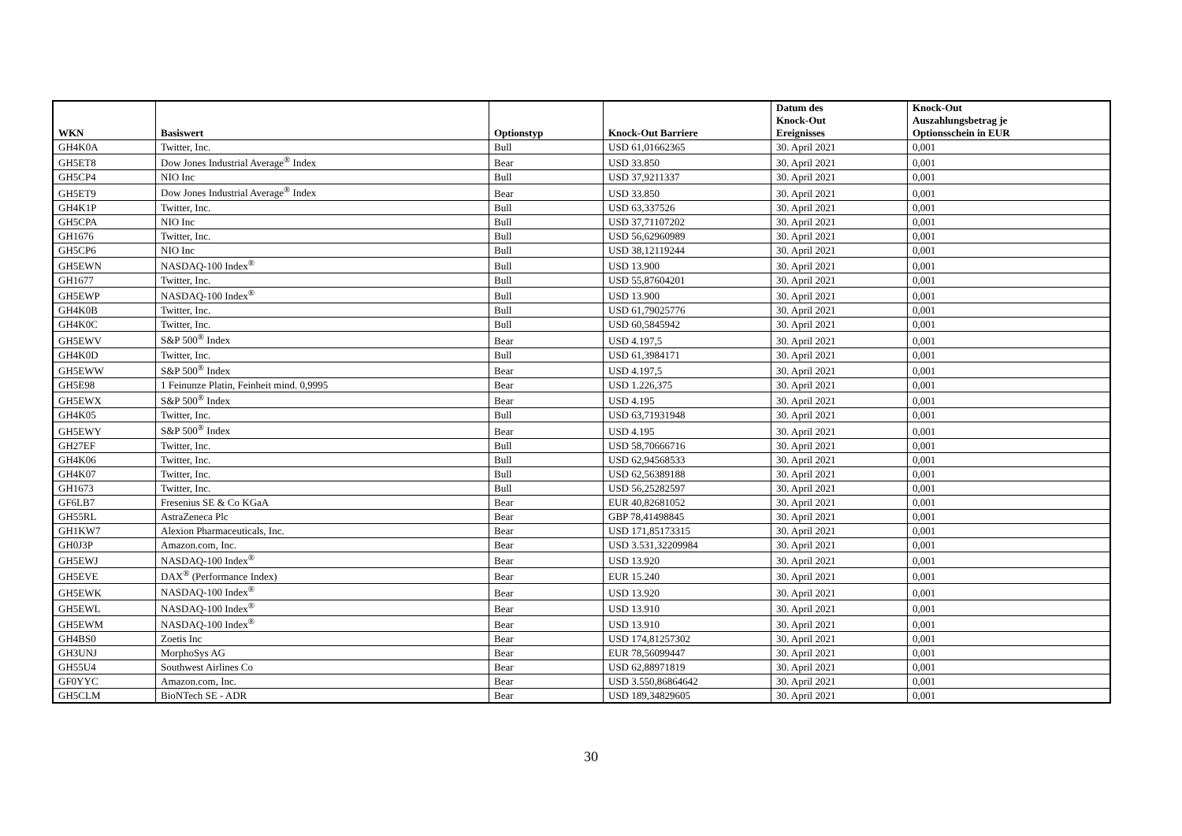| WKN | Basiswert | Optionstyp | Knock-Out Barriere | Datum des Knock-Out Ereignisses | Knock-Out Auszahlungsbetrag je Optionsschein in EUR |
| --- | --- | --- | --- | --- | --- |
| GH4K0A | Twitter, Inc. | Bull | USD 61,01662365 | 30. April 2021 | 0,001 |
| GH5ET8 | Dow Jones Industrial Average<sup>®</sup> Index | Bear | USD 33.850 | 30. April 2021 | 0,001 |
| GH5CP4 | NIO Inc | Bull | USD 37,9211337 | 30. April 2021 | 0,001 |
| GH5ET9 | Dow Jones Industrial Average<sup>®</sup> Index | Bear | USD 33.850 | 30. April 2021 | 0,001 |
| GH4K1P | Twitter, Inc. | Bull | USD 63,337526 | 30. April 2021 | 0,001 |
| GH5CPA | NIO Inc | Bull | USD 37,71107202 | 30. April 2021 | 0,001 |
| GH1676 | Twitter, Inc. | Bull | USD 56,62960989 | 30. April 2021 | 0,001 |
| GH5CP6 | NIO Inc | Bull | USD 38,12119244 | 30. April 2021 | 0,001 |
| GH5EWN | NASDAQ-100 Index<sup>®</sup> | Bull | USD 13.900 | 30. April 2021 | 0,001 |
| GH1677 | Twitter, Inc. | Bull | USD 55,87604201 | 30. April 2021 | 0,001 |
| GH5EWP | NASDAQ-100 Index<sup>®</sup> | Bull | USD 13.900 | 30. April 2021 | 0,001 |
| GH4K0B | Twitter, Inc. | Bull | USD 61,79025776 | 30. April 2021 | 0,001 |
| GH4K0C | Twitter, Inc. | Bull | USD 60,5845942 | 30. April 2021 | 0,001 |
| GH5EWV | S&P 500<sup>®</sup> Index | Bear | USD 4.197,5 | 30. April 2021 | 0,001 |
| GH4K0D | Twitter, Inc. | Bull | USD 61,3984171 | 30. April 2021 | 0,001 |
| GH5EWW | S&P 500<sup>®</sup> Index | Bear | USD 4.197,5 | 30. April 2021 | 0,001 |
| GH5E98 | 1 Feinunze Platin, Feinheit mind. 0,9995 | Bear | USD 1.226,375 | 30. April 2021 | 0,001 |
| GH5EWX | S&P 500<sup>®</sup> Index | Bear | USD 4.195 | 30. April 2021 | 0,001 |
| GH4K05 | Twitter, Inc. | Bull | USD 63,71931948 | 30. April 2021 | 0,001 |
| GH5EWY | S&P 500<sup>®</sup> Index | Bear | USD 4.195 | 30. April 2021 | 0,001 |
| GH27EF | Twitter, Inc. | Bull | USD 58,70666716 | 30. April 2021 | 0,001 |
| GH4K06 | Twitter, Inc. | Bull | USD 62,94568533 | 30. April 2021 | 0,001 |
| GH4K07 | Twitter, Inc. | Bull | USD 62,56389188 | 30. April 2021 | 0,001 |
| GH1673 | Twitter, Inc. | Bull | USD 56,25282597 | 30. April 2021 | 0,001 |
| GF6LB7 | Fresenius SE & Co KGaA | Bear | EUR 40,82681052 | 30. April 2021 | 0,001 |
| GH55RL | AstraZeneca Plc | Bear | GBP 78,41498845 | 30. April 2021 | 0,001 |
| GH1KW7 | Alexion Pharmaceuticals, Inc. | Bear | USD 171,85173315 | 30. April 2021 | 0,001 |
| GH0J3P | Amazon.com, Inc. | Bear | USD 3.531,32209984 | 30. April 2021 | 0,001 |
| GH5EWJ | NASDAQ-100 Index<sup>®</sup> | Bear | USD 13.920 | 30. April 2021 | 0,001 |
| GH5EVE | DAX<sup>®</sup> (Performance Index) | Bear | EUR 15.240 | 30. April 2021 | 0,001 |
| GH5EWK | NASDAQ-100 Index<sup>®</sup> | Bear | USD 13.920 | 30. April 2021 | 0,001 |
| GH5EWL | NASDAQ-100 Index<sup>®</sup> | Bear | USD 13.910 | 30. April 2021 | 0,001 |
| GH5EWM | NASDAQ-100 Index<sup>®</sup> | Bear | USD 13.910 | 30. April 2021 | 0,001 |
| GH4BS0 | Zoetis Inc | Bear | USD 174,81257302 | 30. April 2021 | 0,001 |
| GH3UNJ | MorphoSys AG | Bear | EUR 78,56099447 | 30. April 2021 | 0,001 |
| GH55U4 | Southwest Airlines Co | Bear | USD 62,88971819 | 30. April 2021 | 0,001 |
| GF0YYC | Amazon.com, Inc. | Bear | USD 3.550,86864642 | 30. April 2021 | 0,001 |
| GH5CLM | BioNTech SE - ADR | Bear | USD 189,34829605 | 30. April 2021 | 0,001 |
30